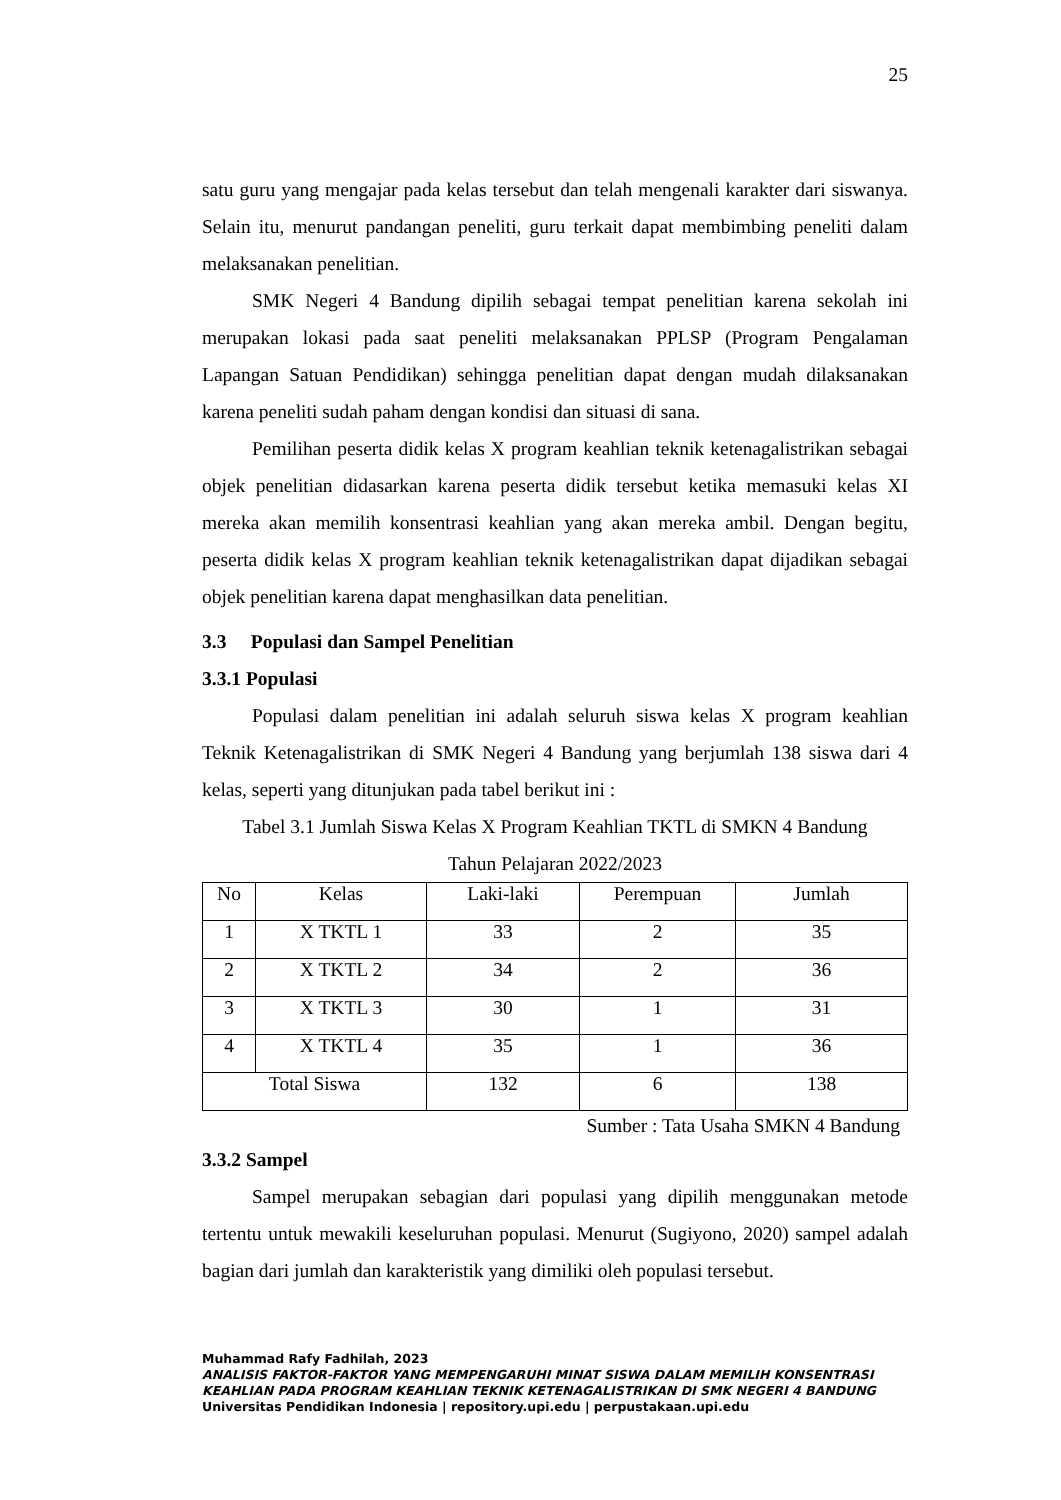25
satu guru yang mengajar pada kelas tersebut dan telah mengenali karakter dari siswanya. Selain itu, menurut pandangan peneliti, guru terkait dapat membimbing peneliti dalam melaksanakan penelitian.
SMK Negeri 4 Bandung dipilih sebagai tempat penelitian karena sekolah ini merupakan lokasi pada saat peneliti melaksanakan PPLSP (Program Pengalaman Lapangan Satuan Pendidikan) sehingga penelitian dapat dengan mudah dilaksanakan karena peneliti sudah paham dengan kondisi dan situasi di sana.
Pemilihan peserta didik kelas X program keahlian teknik ketenagalistrikan sebagai objek penelitian didasarkan karena peserta didik tersebut ketika memasuki kelas XI mereka akan memilih konsentrasi keahlian yang akan mereka ambil. Dengan begitu, peserta didik kelas X program keahlian teknik ketenagalistrikan dapat dijadikan sebagai objek penelitian karena dapat menghasilkan data penelitian.
3.3 Populasi dan Sampel Penelitian
3.3.1 Populasi
Populasi dalam penelitian ini adalah seluruh siswa kelas X program keahlian Teknik Ketenagalistrikan di SMK Negeri 4 Bandung yang berjumlah 138 siswa dari 4 kelas, seperti yang ditunjukan pada tabel berikut ini :
Tabel 3.1 Jumlah Siswa Kelas X Program Keahlian TKTL di SMKN 4 Bandung
Tahun Pelajaran 2022/2023
| No | Kelas | Laki-laki | Perempuan | Jumlah |
| --- | --- | --- | --- | --- |
| 1 | X TKTL 1 | 33 | 2 | 35 |
| 2 | X TKTL 2 | 34 | 2 | 36 |
| 3 | X TKTL 3 | 30 | 1 | 31 |
| 4 | X TKTL 4 | 35 | 1 | 36 |
| Total Siswa | | 132 | 6 | 138 |
Sumber : Tata Usaha SMKN 4 Bandung
3.3.2 Sampel
Sampel merupakan sebagian dari populasi yang dipilih menggunakan metode tertentu untuk mewakili keseluruhan populasi. Menurut (Sugiyono, 2020) sampel adalah bagian dari jumlah dan karakteristik yang dimiliki oleh populasi tersebut.
Muhammad Rafy Fadhilah, 2023
ANALISIS FAKTOR-FAKTOR YANG MEMPENGARUHI MINAT SISWA DALAM MEMILIH KONSENTRASI KEAHLIAN PADA PROGRAM KEAHLIAN TEKNIK KETENAGALISTRIKAN DI SMK NEGERI 4 BANDUNG
Universitas Pendidikan Indonesia | repository.upi.edu | perpustakaan.upi.edu